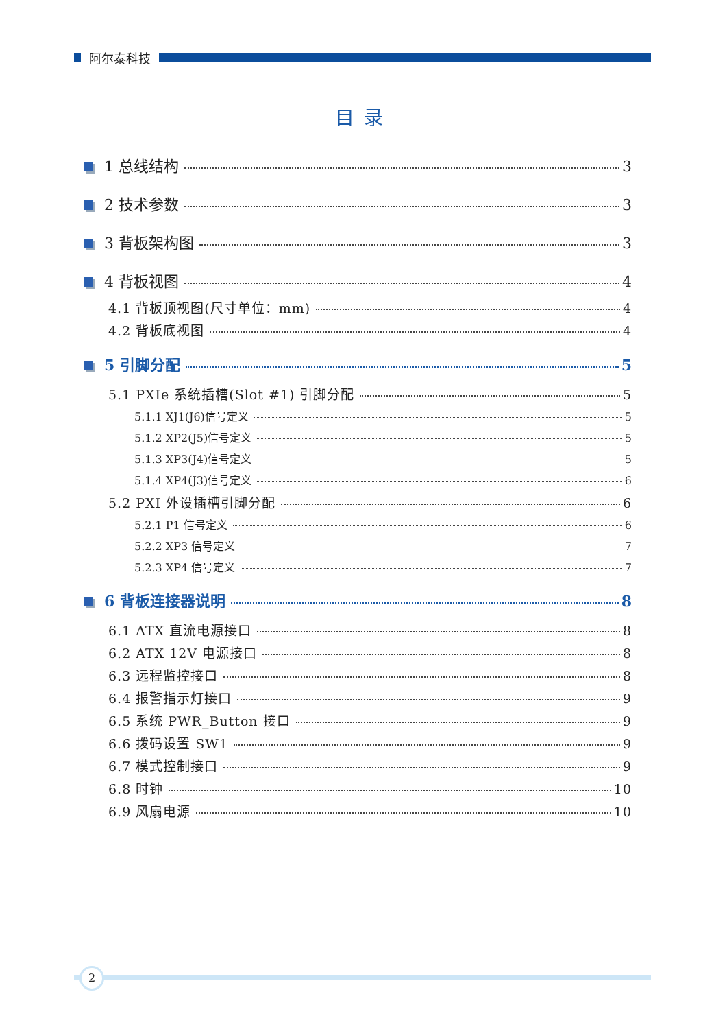阿尔泰科技
目录
1 总线结构 3
2 技术参数 3
3 背板架构图 3
4 背板视图 4
4.1 背板顶视图(尺寸单位：mm) 4
4.2 背板底视图 4
5 引脚分配 5
5.1 PXIe 系统插槽(Slot #1) 引脚分配 5
5.1.1 XJ1(J6)信号定义 5
5.1.2 XP2(J5)信号定义 5
5.1.3 XP3(J4)信号定义 5
5.1.4 XP4(J3)信号定义 6
5.2 PXI 外设插槽引脚分配 6
5.2.1 P1 信号定义 6
5.2.2 XP3 信号定义 7
5.2.3 XP4 信号定义 7
6 背板连接器说明 8
6.1 ATX 直流电源接口 8
6.2 ATX 12V 电源接口 8
6.3 远程监控接口 8
6.4 报警指示灯接口 9
6.5 系统 PWR_Button 接口 9
6.6 拨码设置 SW1 9
6.7 模式控制接口 9
6.8 时钟 10
6.9 风扇电源 10
2